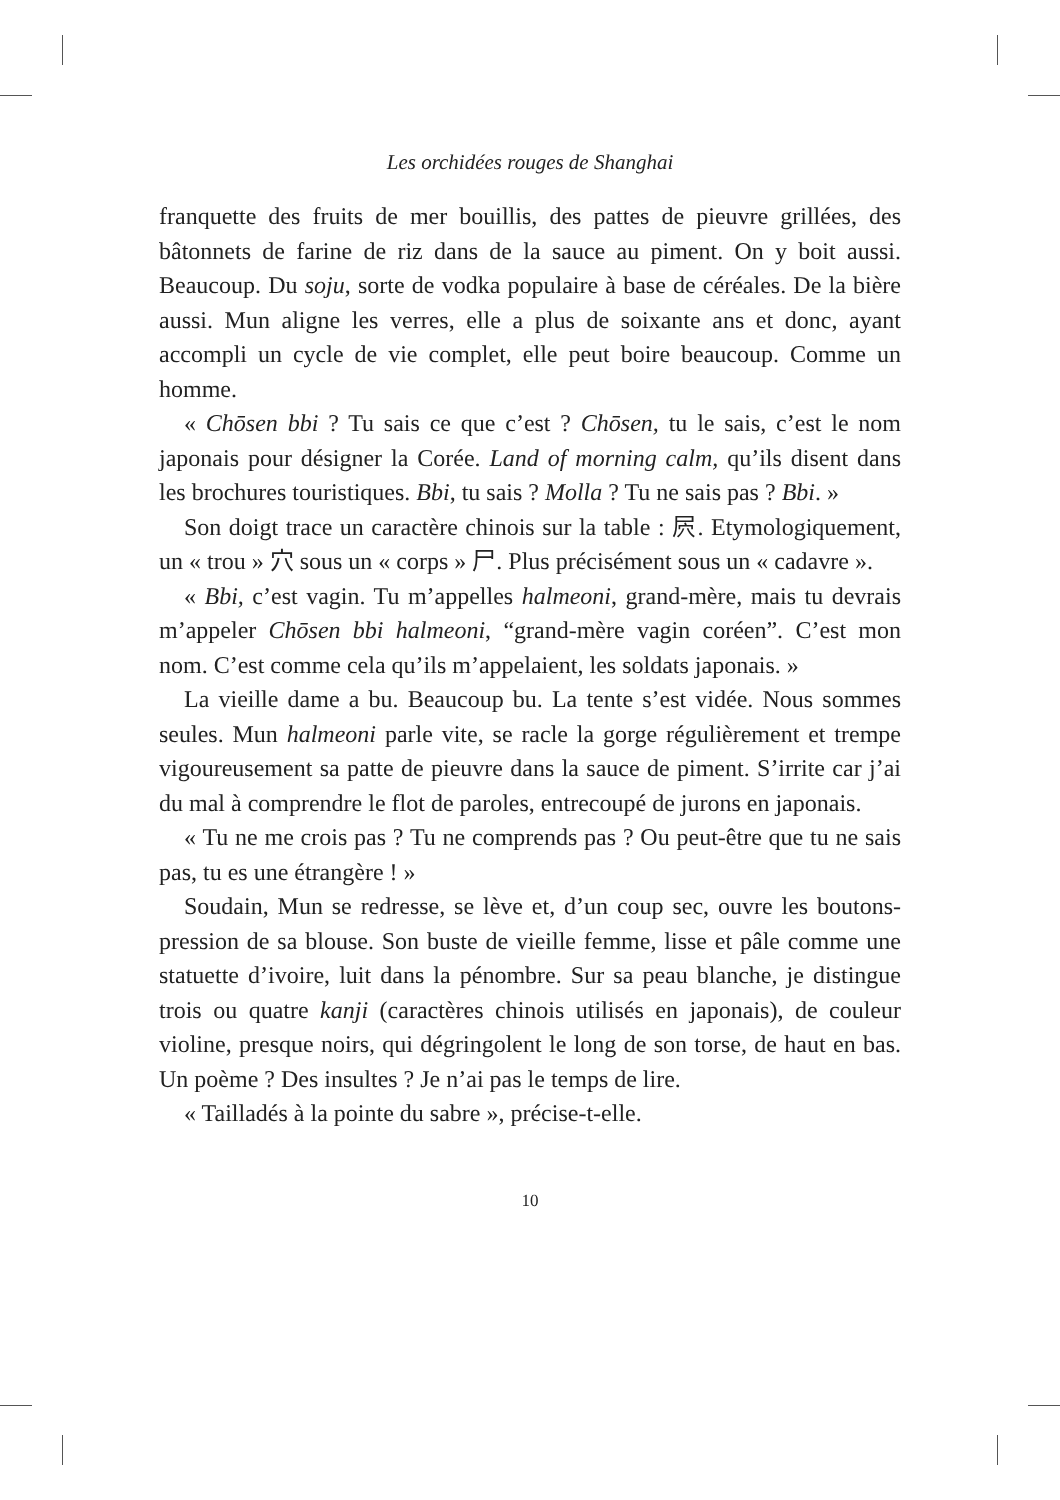Les orchidées rouges de Shanghai
franquette des fruits de mer bouillis, des pattes de pieuvre grillées, des bâtonnets de farine de riz dans de la sauce au piment. On y boit aussi. Beaucoup. Du soju, sorte de vodka populaire à base de céréales. De la bière aussi. Mun aligne les verres, elle a plus de soixante ans et donc, ayant accompli un cycle de vie complet, elle peut boire beaucoup. Comme un homme.
« Chōsen bbi ? Tu sais ce que c’est ? Chōsen, tu le sais, c’est le nom japonais pour désigner la Corée. Land of morning calm, qu’ils disent dans les brochures touristiques. Bbi, tu sais ? Molla ? Tu ne sais pas ? Bbi. »
Son doigt trace un caractère chinois sur la table : 屄. Etymologiquement, un « trou » 穴 sous un « corps » 尸. Plus précisément sous un « cadavre ».
« Bbi, c’est vagin. Tu m’appelles halmeoni, grand-mère, mais tu devrais m’appeler Chōsen bbi halmeoni, “grand-mère vagin coréen”. C’est mon nom. C’est comme cela qu’ils m’appelaient, les soldats japonais. »
La vieille dame a bu. Beaucoup bu. La tente s’est vidée. Nous sommes seules. Mun halmeoni parle vite, se racle la gorge régulièrement et trempe vigoureusement sa patte de pieuvre dans la sauce de piment. S’irrite car j’ai du mal à comprendre le flot de paroles, entrecoupé de jurons en japonais.
« Tu ne me crois pas ? Tu ne comprends pas ? Ou peut-être que tu ne sais pas, tu es une étrangère ! »
Soudain, Mun se redresse, se lève et, d’un coup sec, ouvre les boutons-pression de sa blouse. Son buste de vieille femme, lisse et pâle comme une statuette d’ivoire, luit dans la pénombre. Sur sa peau blanche, je distingue trois ou quatre kanji (caractères chinois utilisés en japonais), de couleur violine, presque noirs, qui dégringolent le long de son torse, de haut en bas. Un poème ? Des insultes ? Je n’ai pas le temps de lire.
« Tailladés à la pointe du sabre », précise-t-elle.
10